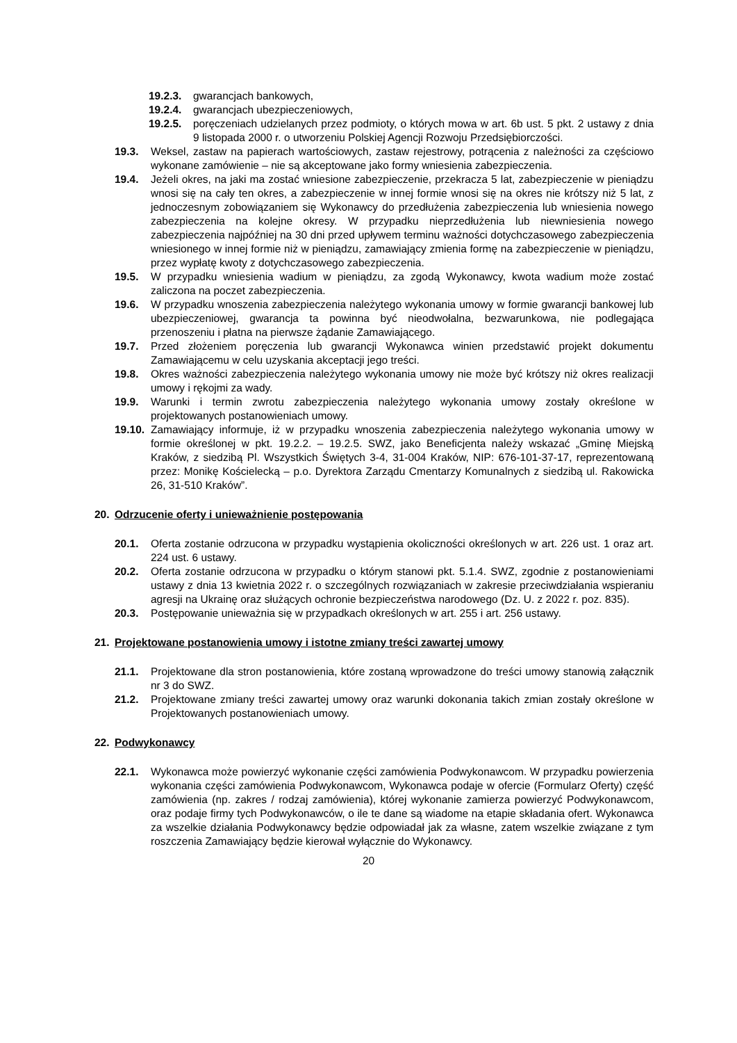19.2.3.
gwarancjach bankowych,
19.2.4.
gwarancjach ubezpieczeniowych,
19.2.5.
poręczeniach udzielanych przez podmioty, o których mowa w art. 6b ust. 5 pkt. 2 ustawy z dnia 9 listopada 2000 r. o utworzeniu Polskiej Agencji Rozwoju Przedsiębiorczości.
19.3. Weksel, zastaw na papierach wartościowych, zastaw rejestrowy, potrącenia z należności za częściowo wykonane zamówienie – nie są akceptowane jako formy wniesienia zabezpieczenia.
19.4. Jeżeli okres, na jaki ma zostać wniesione zabezpieczenie, przekracza 5 lat, zabezpieczenie w pieniądzu wnosi się na cały ten okres, a zabezpieczenie w innej formie wnosi się na okres nie krótszy niż 5 lat, z jednoczesnym zobowiązaniem się Wykonawcy do przedłużenia zabezpieczenia lub wniesienia nowego zabezpieczenia na kolejne okresy. W przypadku nieprzedłużenia lub niewniesienia nowego zabezpieczenia najpóźniej na 30 dni przed upływem terminu ważności dotychczasowego zabezpieczenia wniesionego w innej formie niż w pieniądzu, zamawiający zmienia formę na zabezpieczenie w pieniądzu, przez wypłatę kwoty z dotychczasowego zabezpieczenia.
19.5. W przypadku wniesienia wadium w pieniądzu, za zgodą Wykonawcy, kwota wadium może zostać zaliczona na poczet zabezpieczenia.
19.6. W przypadku wnoszenia zabezpieczenia należytego wykonania umowy w formie gwarancji bankowej lub ubezpieczeniowej, gwarancja ta powinna być nieodwołalna, bezwarunkowa, nie podlegająca przenoszeniu i płatna na pierwsze żądanie Zamawiającego.
19.7. Przed złożeniem poręczenia lub gwarancji Wykonawca winien przedstawić projekt dokumentu Zamawiającemu w celu uzyskania akceptacji jego treści.
19.8. Okres ważności zabezpieczenia należytego wykonania umowy nie może być krótszy niż okres realizacji umowy i rękojmi za wady.
19.9. Warunki i termin zwrotu zabezpieczenia należytego wykonania umowy zostały określone w projektowanych postanowieniach umowy.
19.10.
Zamawiający informuje, iż w przypadku wnoszenia zabezpieczenia należytego wykonania umowy w formie określonej w pkt. 19.2.2. – 19.2.5. SWZ, jako Beneficjenta należy wskazać „Gminę Miejską Kraków, z siedzibą Pl. Wszystkich Świętych 3-4, 31-004 Kraków, NIP: 676-101-37-17, reprezentowaną przez: Monikę Kościelecką – p.o. Dyrektora Zarządu Cmentarzy Komunalnych z siedzibą ul. Rakowicka 26, 31-510 Kraków”.
20. Odrzucenie oferty i unieważnienie postępowania
20.1. Oferta zostanie odrzucona w przypadku wystąpienia okoliczności określonych w art. 226 ust. 1 oraz art. 224 ust. 6 ustawy.
20.2. Oferta zostanie odrzucona w przypadku o którym stanowi pkt. 5.1.4. SWZ, zgodnie z postanowieniami ustawy z dnia 13 kwietnia 2022 r. o szczególnych rozwiązaniach w zakresie przeciwdziałania wspieraniu agresji na Ukrainę oraz służących ochronie bezpieczeństwa narodowego (Dz. U. z 2022 r. poz. 835).
20.3. Postępowanie unieważnia się w przypadkach określonych w art. 255 i art. 256 ustawy.
21. Projektowane postanowienia umowy i istotne zmiany treści zawartej umowy
21.1. Projektowane dla stron postanowienia, które zostaną wprowadzone do treści umowy stanowią załącznik nr 3 do SWZ.
21.2. Projektowane zmiany treści zawartej umowy oraz warunki dokonania takich zmian zostały określone w Projektowanych postanowieniach umowy.
22. Podwykonawcy
22.1. Wykonawca może powierzyć wykonanie części zamówienia Podwykonawcom. W przypadku powierzenia wykonania części zamówienia Podwykonawcom, Wykonawca podaje w ofercie (Formularz Oferty) część zamówienia (np. zakres / rodzaj zamówienia), której wykonanie zamierza powierzyć Podwykonawcom, oraz podaje firmy tych Podwykonawców, o ile te dane są wiadome na etapie składania ofert. Wykonawca za wszelkie działania Podwykonawcy będzie odpowiadał jak za własne, zatem wszelkie związane z tym roszczenia Zamawiający będzie kierował wyłącznie do Wykonawcy.
20